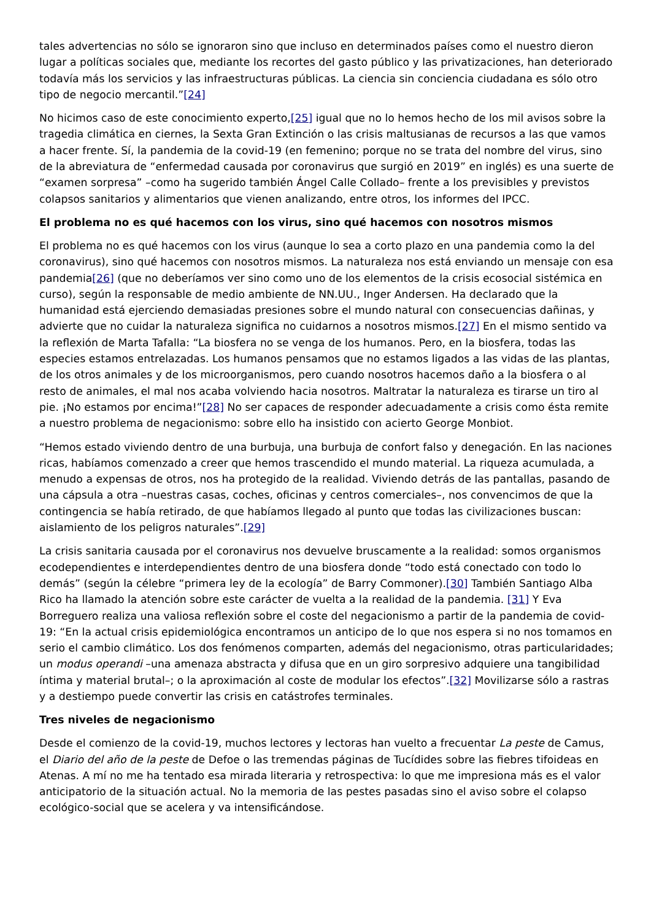tales advertencias no sólo se ignoraron sino que incluso en determinados países como el nuestro dieron lugar a políticas sociales que, mediante los recortes del gasto público y las privatizaciones, han deteriorado todavía más los servicios y las infraestructuras públicas. La ciencia sin conciencia ciudadana es sólo otro tipo de negocio mercantil.”[24]
No hicimos caso de este conocimiento experto,[25] igual que no lo hemos hecho de los mil avisos sobre la tragedia climática en ciernes, la Sexta Gran Extinción o las crisis maltusianas de recursos a las que vamos a hacer frente. Sí, la pandemia de la covid-19 (en femenino; porque no se trata del nombre del virus, sino de la abreviatura de “enfermedad causada por coronavirus que surgió en 2019” en inglés) es una suerte de “examen sorpresa” –como ha sugerido también Ángel Calle Collado– frente a los previsibles y previstos colapsos sanitarios y alimentarios que vienen analizando, entre otros, los informes del IPCC.
El problema no es qué hacemos con los virus, sino qué hacemos con nosotros mismos
El problema no es qué hacemos con los virus (aunque lo sea a corto plazo en una pandemia como la del coronavirus), sino qué hacemos con nosotros mismos. La naturaleza nos está enviando un mensaje con esa pandemia[26] (que no deberíamos ver sino como uno de los elementos de la crisis ecosocial sistémica en curso), según la responsable de medio ambiente de NN.UU., Inger Andersen. Ha declarado que la humanidad está ejerciendo demasiadas presiones sobre el mundo natural con consecuencias dañinas, y advierte que no cuidar la naturaleza significa no cuidarnos a nosotros mismos.[27] En el mismo sentido va la reflexión de Marta Tafalla: “La biosfera no se venga de los humanos. Pero, en la biosfera, todas las especies estamos entrelazadas. Los humanos pensamos que no estamos ligados a las vidas de las plantas, de los otros animales y de los microorganismos, pero cuando nosotros hacemos daño a la biosfera o al resto de animales, el mal nos acaba volviendo hacia nosotros. Maltratar la naturaleza es tirarse un tiro al pie. ¡No estamos por encima!”[28] No ser capaces de responder adecuadamente a crisis como ésta remite a nuestro problema de negacionismo: sobre ello ha insistido con acierto George Monbiot.
“Hemos estado viviendo dentro de una burbuja, una burbuja de confort falso y denegación. En las naciones ricas, habíamos comenzado a creer que hemos trascendido el mundo material. La riqueza acumulada, a menudo a expensas de otros, nos ha protegido de la realidad. Viviendo detrás de las pantallas, pasando de una cápsula a otra –nuestras casas, coches, oficinas y centros comerciales–, nos convencimos de que la contingencia se había retirado, de que habíamos llegado al punto que todas las civilizaciones buscan: aislamiento de los peligros naturales”.[29]
La crisis sanitaria causada por el coronavirus nos devuelve bruscamente a la realidad: somos organismos ecodependientes e interdependientes dentro de una biosfera donde “todo está conectado con todo lo demás” (según la célebre “primera ley de la ecología” de Barry Commoner).[30] También Santiago Alba Rico ha llamado la atención sobre este carácter de vuelta a la realidad de la pandemia. [31] Y Eva Borreguero realiza una valiosa reflexión sobre el coste del negacionismo a partir de la pandemia de covid-19: “En la actual crisis epidemiológica encontramos un anticipo de lo que nos espera si no nos tomamos en serio el cambio climático. Los dos fenómenos comparten, además del negacionismo, otras particularidades; un modus operandi –una amenaza abstracta y difusa que en un giro sorpresivo adquiere una tangibilidad íntima y material brutal–; o la aproximación al coste de modular los efectos”.[32] Movilizarse sólo a rastras y a destiempo puede convertir las crisis en catástrofes terminales.
Tres niveles de negacionismo
Desde el comienzo de la covid-19, muchos lectores y lectoras han vuelto a frecuentar La peste de Camus, el Diario del año de la peste de Defoe o las tremendas páginas de Tucídides sobre las fiebres tifoideas en Atenas. A mí no me ha tentado esa mirada literaria y retrospectiva: lo que me impresiona más es el valor anticipatorio de la situación actual. No la memoria de las pestes pasadas sino el aviso sobre el colapso ecológico-social que se acelera y va intensificándose.